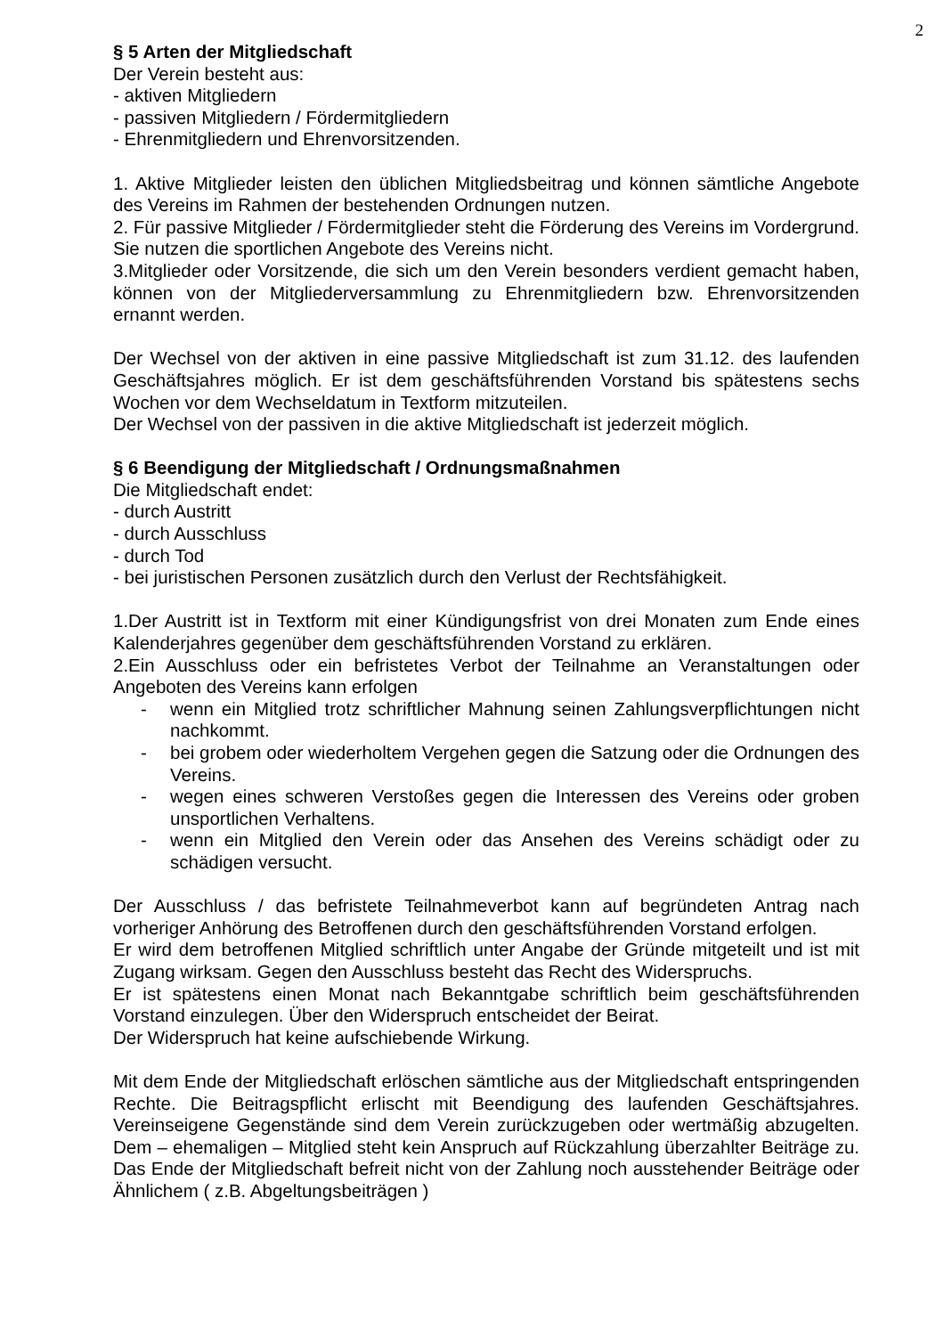2
§ 5 Arten der Mitgliedschaft
Der Verein besteht aus:
- aktiven Mitgliedern
- passiven Mitgliedern / Fördermitgliedern
- Ehrenmitgliedern und Ehrenvorsitzenden.
1. Aktive Mitglieder leisten den üblichen Mitgliedsbeitrag und können sämtliche Angebote des Vereins im Rahmen der bestehenden Ordnungen nutzen.
2. Für passive Mitglieder / Fördermitglieder steht die Förderung des Vereins im Vordergrund. Sie nutzen die sportlichen Angebote des Vereins nicht.
3.Mitglieder oder Vorsitzende, die sich um den Verein besonders verdient gemacht haben, können von der Mitgliederversammlung zu Ehrenmitgliedern bzw. Ehrenvorsitzenden ernannt werden.
Der Wechsel von der aktiven in eine passive Mitgliedschaft ist zum 31.12. des laufenden Geschäftsjahres möglich. Er ist dem geschäftsführenden Vorstand bis spätestens sechs Wochen vor dem Wechseldatum in Textform mitzuteilen.
Der Wechsel von der passiven in die aktive Mitgliedschaft ist jederzeit möglich.
§ 6 Beendigung der Mitgliedschaft / Ordnungsmaßnahmen
Die Mitgliedschaft endet:
- durch Austritt
- durch Ausschluss
- durch Tod
- bei juristischen Personen zusätzlich durch den Verlust der Rechtsfähigkeit.
1.Der Austritt ist in Textform mit einer Kündigungsfrist von drei Monaten zum Ende eines Kalenderjahres gegenüber dem geschäftsführenden Vorstand zu erklären.
2.Ein Ausschluss oder ein befristetes Verbot der Teilnahme an Veranstaltungen oder Angeboten des Vereins kann erfolgen
- wenn ein Mitglied trotz schriftlicher Mahnung seinen Zahlungsverpflichtungen nicht nachkommt.
- bei grobem oder wiederholtem Vergehen gegen die Satzung oder die Ordnungen des Vereins.
- wegen eines schweren Verstoßes gegen die Interessen des Vereins oder groben unsportlichen Verhaltens.
- wenn ein Mitglied den Verein oder das Ansehen des Vereins schädigt oder zu schädigen versucht.
Der Ausschluss / das befristete Teilnahmeverbot kann auf begründeten Antrag nach vorheriger Anhörung des Betroffenen durch den geschäftsführenden Vorstand erfolgen.
Er wird dem betroffenen Mitglied schriftlich unter Angabe der Gründe mitgeteilt und ist mit Zugang wirksam. Gegen den Ausschluss besteht das Recht des Widerspruchs.
Er ist spätestens einen Monat nach Bekanntgabe schriftlich beim geschäftsführenden Vorstand einzulegen. Über den Widerspruch entscheidet der Beirat.
Der Widerspruch hat keine aufschiebende Wirkung.
Mit dem Ende der Mitgliedschaft erlöschen sämtliche aus der Mitgliedschaft entspringenden Rechte. Die Beitragspflicht erlischt mit Beendigung des laufenden Geschäftsjahres. Vereinseigene Gegenstände sind dem Verein zurückzugeben oder wertmäßig abzugelten. Dem – ehemaligen – Mitglied steht kein Anspruch auf Rückzahlung überzahlter Beiträge zu. Das Ende der Mitgliedschaft befreit nicht von der Zahlung noch ausstehender Beiträge oder Ähnlichem ( z.B. Abgeltungsbeiträgen )